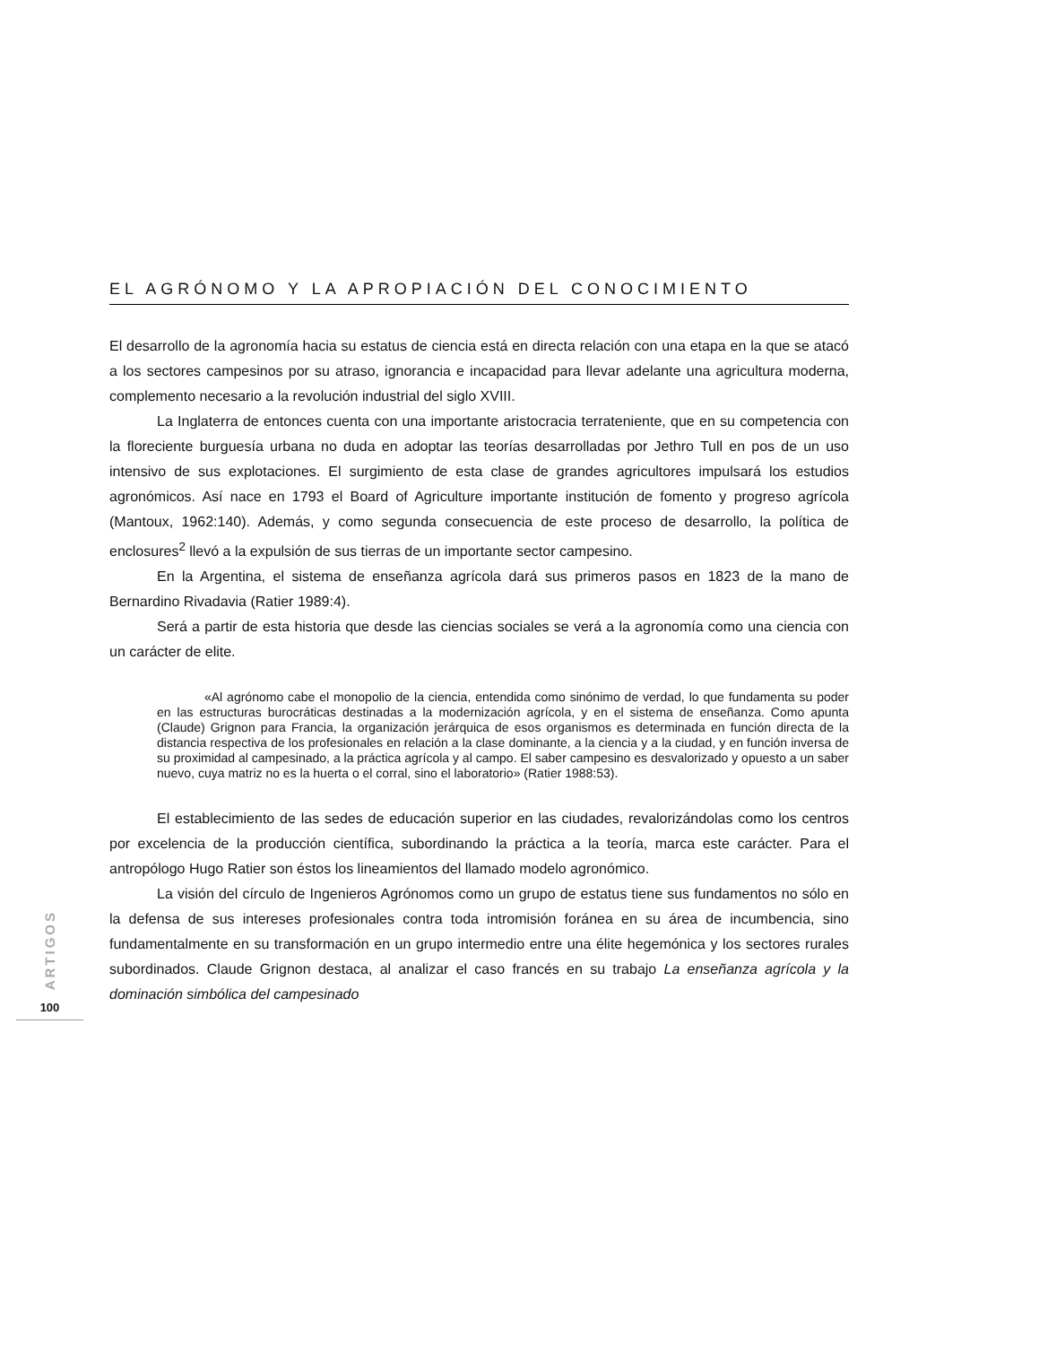EL AGRÓNOMO Y LA APROPIACIÓN DEL CONOCIMIENTO
El desarrollo de la agronomía hacia su estatus de ciencia está en directa relación con una etapa en la que se atacó a los sectores campesinos por su atraso, ignorancia e incapacidad para llevar adelante una agricultura moderna, complemento necesario a la revolución industrial del siglo XVIII.
La Inglaterra de entonces cuenta con una importante aristocracia terrateniente, que en su competencia con la floreciente burguesía urbana no duda en adoptar las teorías desarrolladas por Jethro Tull en pos de un uso intensivo de sus explotaciones. El surgimiento de esta clase de grandes agricultores impulsará los estudios agronómicos. Así nace en 1793 el Board of Agriculture importante institución de fomento y progreso agrícola (Mantoux, 1962:140). Además, y como segunda consecuencia de este proceso de desarrollo, la política de enclosures<sup>2</sup> llevó a la expulsión de sus tierras de un importante sector campesino.
En la Argentina, el sistema de enseñanza agrícola dará sus primeros pasos en 1823 de la mano de Bernardino Rivadavia (Ratier 1989:4).
Será a partir de esta historia que desde las ciencias sociales se verá a la agronomía como una ciencia con un carácter de elite.
«Al agrónomo cabe el monopolio de la ciencia, entendida como sinónimo de verdad, lo que fundamenta su poder en las estructuras burocráticas destinadas a la modernización agrícola, y en el sistema de enseñanza. Como apunta (Claude) Grignon para Francia, la organización jerárquica de esos organismos es determinada en función directa de la distancia respectiva de los profesionales en relación a la clase dominante, a la ciencia y a la ciudad, y en función inversa de su proximidad al campesinado, a la práctica agrícola y al campo. El saber campesino es desvalorizado y opuesto a un saber nuevo, cuya matriz no es la huerta o el corral, sino el laboratorio» (Ratier 1988:53).
El establecimiento de las sedes de educación superior en las ciudades, revalorizándolas como los centros por excelencia de la producción científica, subordinando la práctica a la teoría, marca este carácter. Para el antropólogo Hugo Ratier son éstos los lineamientos del llamado modelo agronómico.
La visión del círculo de Ingenieros Agrónomos como un grupo de estatus tiene sus fundamentos no sólo en la defensa de sus intereses profesionales contra toda intromisión foránea en su área de incumbencia, sino fundamentalmente en su transformación en un grupo intermedio entre una élite hegemónica y los sectores rurales subordinados. Claude Grignon destaca, al analizar el caso francés en su trabajo La enseñanza agrícola y la dominación simbólica del campesinado
ARTIGOS
100